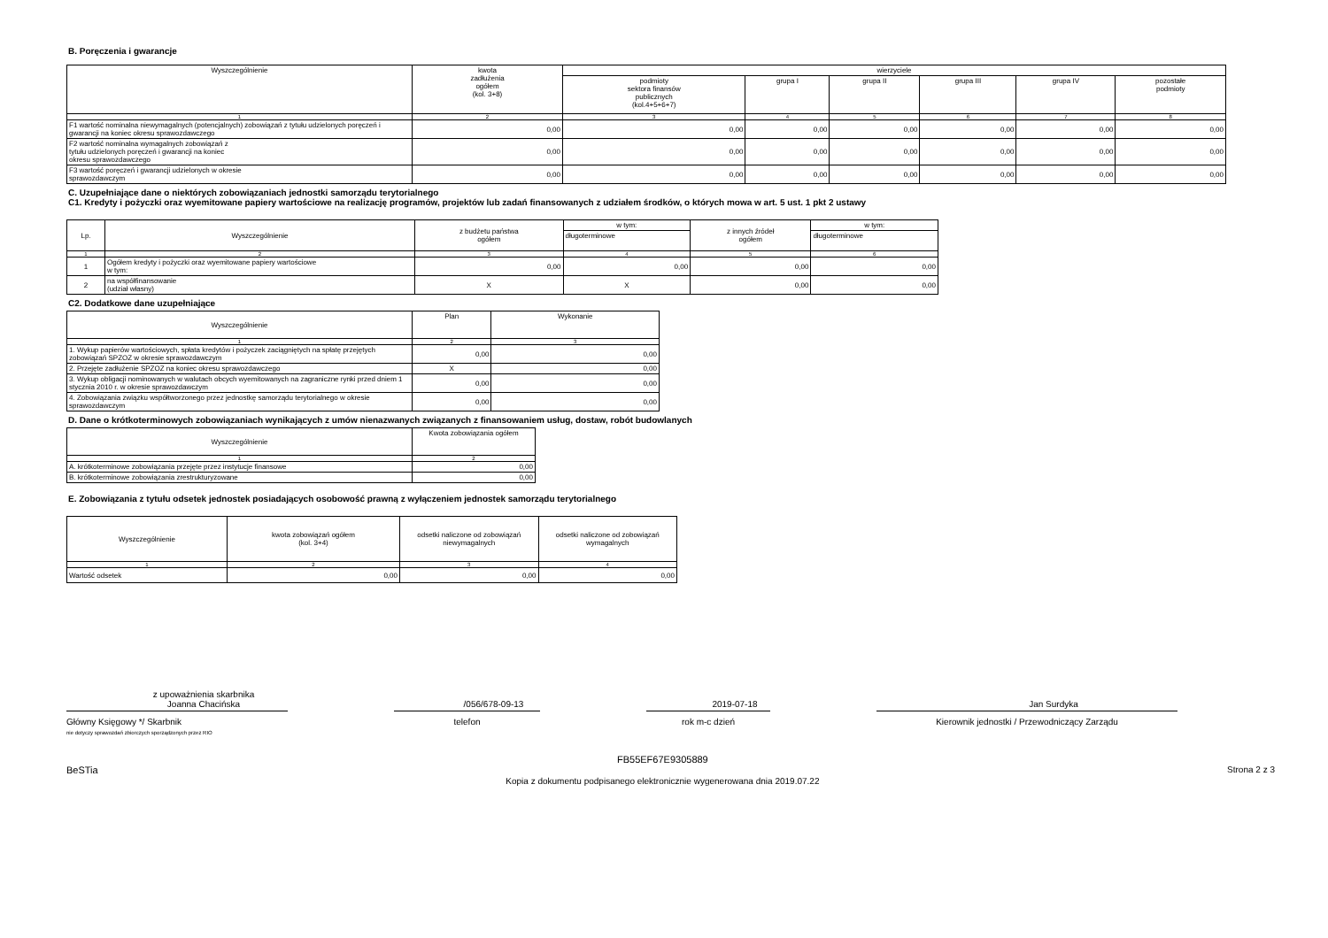B. Poręczenia i gwarancje
| Wyszczególnienie | kwota zadłużenia ogółem (kol. 3+8) | wierzyciele | | | | | |
| --- | --- | --- | --- | --- | --- | --- | --- |
| | | podmioty sektora finansów publicznych (kol.4+5+6+7) | grupa I | grupa II | grupa III | grupa IV | pozostałe podmioty |
| 1 | 2 | 3 | 4 | 5 | 6 | 7 | 8 |
| F1 wartość nominalna niewymagalnych (potencjalnych) zobowiązań z tytułu udzielonych poręczeń i gwarancji na koniec okresu sprawozdawczego | 0,00 | 0,00 | 0,00 | 0,00 | 0,00 | 0,00 | 0,00 |
| F2 wartość nominalna wymagalnych zobowiązań z tytułu udzielonych poręczeń i gwarancji na koniec okresu sprawozdawczego | 0,00 | 0,00 | 0,00 | 0,00 | 0,00 | 0,00 | 0,00 |
| F3 wartość poręczeń i gwarancji udzielonych w okresie sprawozdawczym | 0,00 | 0,00 | 0,00 | 0,00 | 0,00 | 0,00 | 0,00 |
C. Uzupełniające dane o niektórych zobowiązaniach jednostki samorządu terytorialnego
C1. Kredyty i pożyczki oraz wyemitowane papiery wartościowe na realizację programów, projektów lub zadań finansowanych z udziałem środków, o których mowa w art. 5 ust. 1 pkt 2 ustawy
| Lp. | Wyszczególnienie | z budżetu państwa ogółem | w tym: | z innych źródeł ogółem | w tym: |
| --- | --- | --- | --- | --- | --- |
| | | | długoterminowe | | długoterminowe |
| 1 | 2 | 3 | 4 | 5 | 6 |
| 1 | Ogółem kredyty i pożyczki oraz wyemitowane papiery wartościowe w tym: | 0,00 | 0,00 | 0,00 | 0,00 |
| 2 | na współfinansowanie (udział własny) | X | X | 0,00 | 0,00 |
C2. Dodatkowe dane uzupełniające
| Wyszczególnienie | Plan | Wykonanie |
| --- | --- | --- |
| 1 | 2 | 3 |
| 1. Wykup papierów wartościowych, spłata kredytów i pożyczek zaciągniętych na spłatę przejętych zobowiązań SPZOZ w okresie sprawozdawczym | 0,00 | 0,00 |
| 2. Przejęte zadłużenie SPZOZ na koniec okresu sprawozdawczego | X | 0,00 |
| 3. Wykup obligacji nominowanych w walutach obcych wyemitowanych na zagraniczne rynki przed dniem 1 stycznia 2010 r. w okresie sprawozdawczym | 0,00 | 0,00 |
| 4. Zobowiązania związku współtworzonego przez jednostkę samorządu terytorialnego w okresie sprawozdawczym | 0,00 | 0,00 |
D. Dane o krótkoterminowych zobowiązaniach wynikających z umów nienazwanych związanych z finansowaniem usług, dostaw, robót budowlanych
| Wyszczególnienie | Kwota zobowiązania ogółem |
| --- | --- |
| 1 | 2 |
| A. krótkoterminowe zobowiązania przejęte przez instytucje finansowe | 0,00 |
| B. krótkoterminowe zobowiązania zrestrukturyzowane | 0,00 |
E. Zobowiązania z tytułu odsetek jednostek posiadających osobowość prawną z wyłączeniem jednostek samorządu terytorialnego
| Wyszczególnienie | kwota zobowiązań ogółem (kol. 3+4) | odsetki naliczone od zobowiązań niewymagalnych | odsetki naliczone od zobowiązań wymagalnych |
| --- | --- | --- | --- |
| 1 | 2 | 3 | 4 |
| Wartość odsetek | 0,00 | 0,00 | 0,00 |
z upoważnienia skarbnika
Joanna Chacińska
Główny Księgowy */ Skarbnik
nie dotyczy sprawozdań zbiorczych sporządzonych przez RIO
/056/678-09-13
telefon
2019-07-18
rok m-c dzień
Jan Surdyka
Kierownik jednostki / Przewodniczący Zarządu
BeSTia FB55EF67E9305889
Kopia z dokumentu podpisanego elektronicznie wygenerowana dnia 2019.07.22 Strona 2 z 3